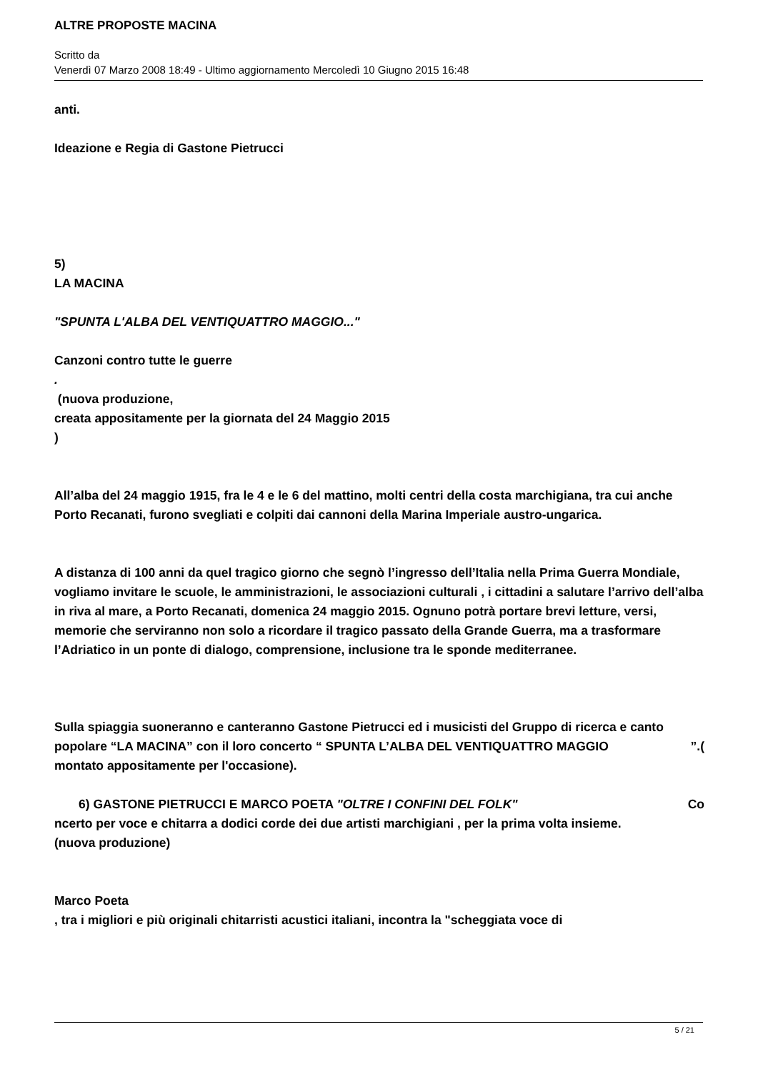ALTRE PROPOSTE MACINA
Scritto da
Venerdì 07 Marzo 2008 18:49 - Ultimo aggiornamento Mercoledì 10 Giugno 2015 16:48
anti.
Ideazione e Regia di Gastone Pietrucci
5)
LA MACINA
"SPUNTA L'ALBA DEL VENTIQUATTRO MAGGIO..."
Canzoni contro tutte le guerre
.
(nuova produzione,
creata appositamente per la giornata del 24 Maggio 2015
)
All’alba del 24 maggio 1915, fra le 4 e le 6 del mattino, molti centri della costa marchigiana, tra cui anche Porto Recanati, furono svegliati e colpiti dai cannoni della Marina Imperiale austro-ungarica.
A distanza di 100 anni da quel tragico giorno che segnò l’ingresso dell’Italia nella Prima Guerra Mondiale, vogliamo invitare le scuole, le amministrazioni, le associazioni culturali , i cittadini a salutare l’arrivo dell’alba in riva al mare, a Porto Recanati, domenica 24 maggio 2015. Ognuno potrà portare brevi letture, versi, memorie che serviranno non solo a ricordare il tragico passato della Grande Guerra, ma a trasformare l’Adriatico in un ponte di dialogo, comprensione, inclusione tra le sponde mediterranee.
Sulla spiaggia suoneranno e canteranno Gastone Pietrucci ed i musicisti del Gruppo di ricerca e canto popolare “LA MACINA” con il loro concerto “ SPUNTA L’ALBA DEL VENTIQUATTRO MAGGIO ”.(
montato appositamente per l'occasione).
6) GASTONE PIETRUCCI E MARCO POETA "OLTRE I CONFINI DEL FOLK" Co
ncerto per voce e chitarra a dodici corde dei due artisti marchigiani , per la prima volta insieme.
(nuova produzione)
Marco Poeta
, tra i migliori e più originali chitarristi acustici italiani, incontra la "scheggiata voce di
5 / 21